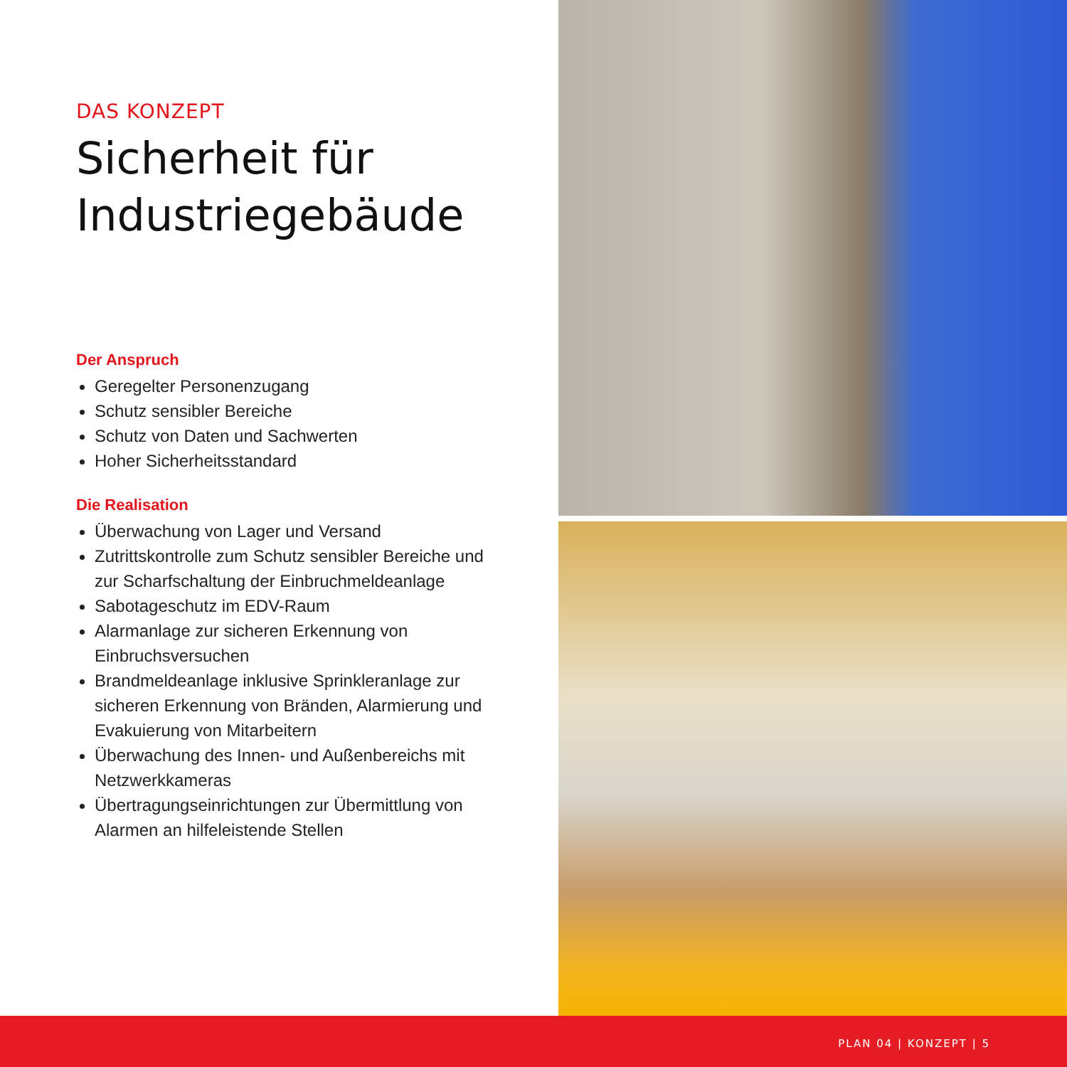DAS KONZEPT
Sicherheit für
Industriegebäude
Der Anspruch
Geregelter Personenzugang
Schutz sensibler Bereiche
Schutz von Daten und Sachwerten
Hoher Sicherheitsstandard
Die Realisation
Überwachung von Lager und Versand
Zutrittskontrolle zum Schutz sensibler Bereiche und zur Scharfschaltung der Einbruchmeldeanlage
Sabotageschutz im EDV-Raum
Alarmanlage zur sicheren Erkennung von Einbruchsversuchen
Brandmeldeanlage inklusive Sprinkleranlage zur sicheren Erkennung von Bränden, Alarmierung und Evakuierung von Mitarbeitern
Überwachung des Innen- und Außenbereichs mit Netzwerkkameras
Übertragungseinrichtungen zur Übermittlung von Alarmen an hilfeleistende Stellen
PLAN 04 | KONZEPT | 5